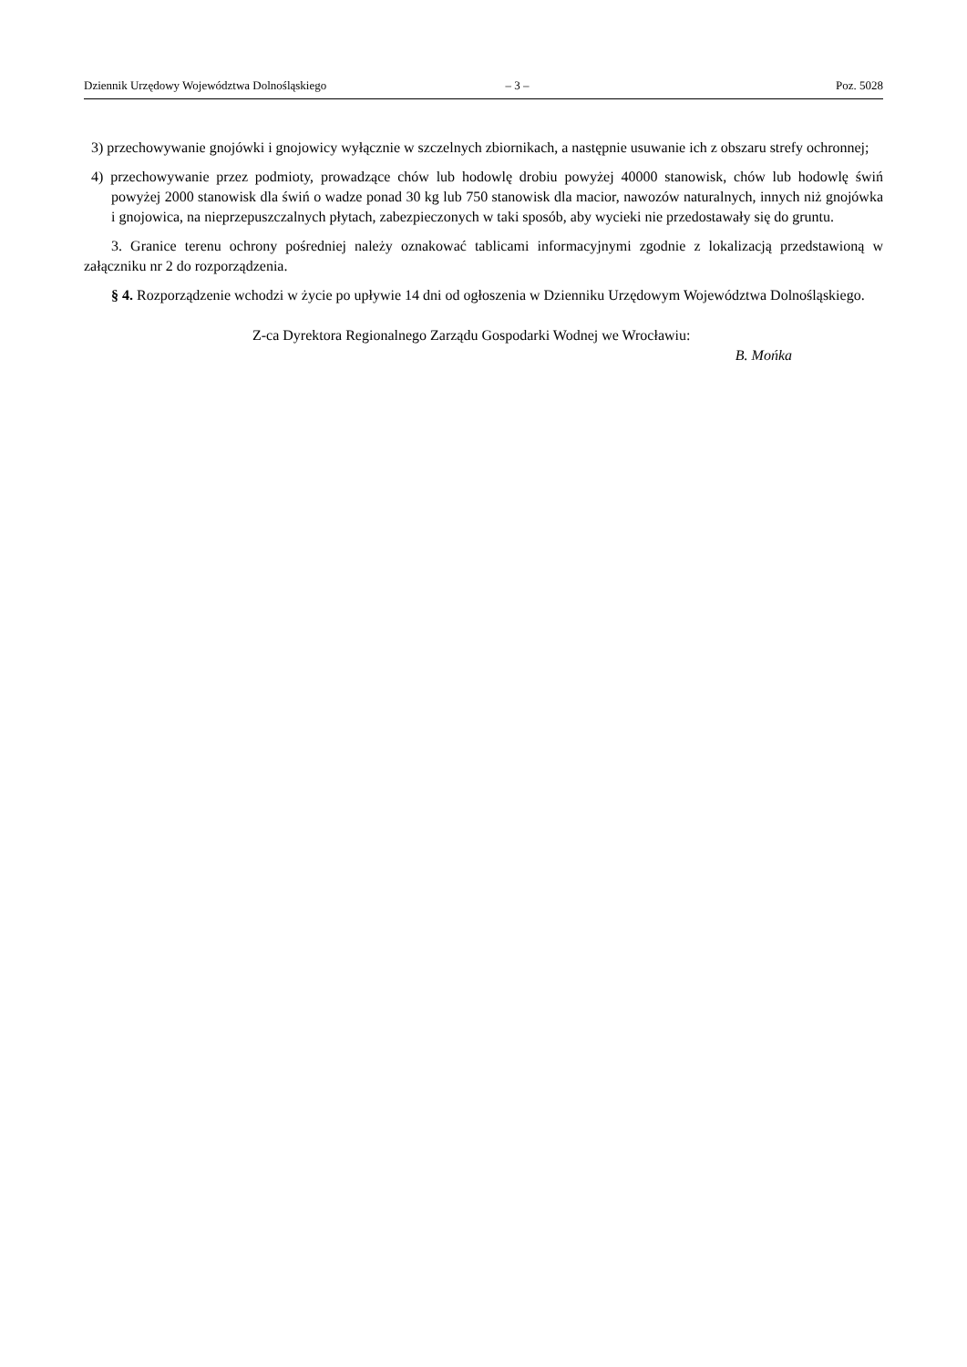Dziennik Urzędowy Województwa Dolnośląskiego – 3 – Poz. 5028
3) przechowywanie gnojówki i gnojowicy wyłącznie w szczelnych zbiornikach, a następnie usuwanie ich z obszaru strefy ochronnej;
4) przechowywanie przez podmioty, prowadzące chów lub hodowlę drobiu powyżej 40000 stanowisk, chów lub hodowlę świń powyżej 2000 stanowisk dla świń o wadze ponad 30 kg lub 750 stanowisk dla macior, nawozów naturalnych, innych niż gnojówka i gnojowica, na nieprzepuszczalnych płytach, zabezpieczonych w taki sposób, aby wycieki nie przedostawały się do gruntu.
3. Granice terenu ochrony pośredniej należy oznakować tablicami informacyjnymi zgodnie z lokalizacją przedstawioną w załączniku nr 2 do rozporządzenia.
§ 4. Rozporządzenie wchodzi w życie po upływie 14 dni od ogłoszenia w Dzienniku Urzędowym Województwa Dolnośląskiego.
Z-ca Dyrektora Regionalnego Zarządu Gospodarki Wodnej we Wrocławiu:
B. Mońka